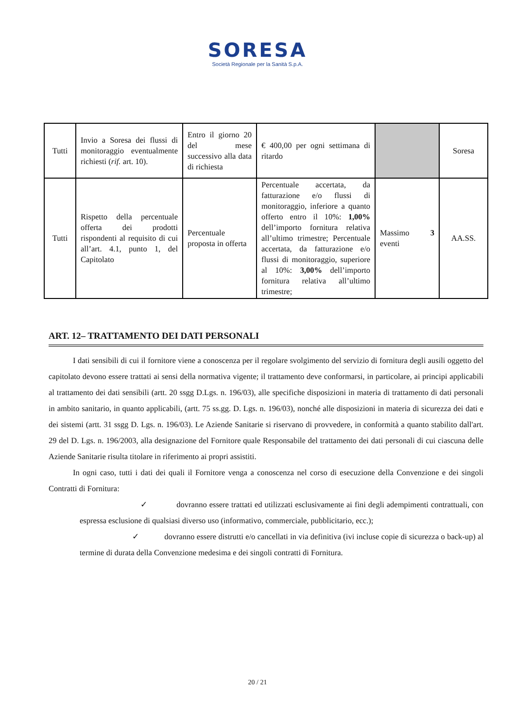SORESA
Società Regionale per la Sanità S.p.A.
| Tutti | Invio a Soresa dei flussi di monitoraggio eventualmente richiesti ( rif. art. 10). | Entro il giorno 20 del mese successivo alla data di richiesta | € 400,00 per ogni settimana di ritardo | | Soresa |
| Tutti | Rispetto della percentuale offerta dei prodotti rispondenti al requisito di cui all’art. 4.1, punto 1, del Capitolato | Percentuale proposta in offerta | Percentuale accertata, da fatturazione e/o flussi di monitoraggio, inferiore a quanto offerto entro il 10%: 1,00% dell’importo fornitura relativa all’ultimo trimestre; Percentuale accertata, da fatturazione e/o flussi di monitoraggio, superiore al 10%: 3,00% dell’importo fornitura relativa all’ultimo trimestre; | Massimo 3 eventi | AA.SS. |
ART. 12– TRATTAMENTO DEI DATI PERSONALI
I dati sensibili di cui il fornitore viene a conoscenza per il regolare svolgimento del servizio di fornitura degli ausili oggetto del capitolato devono essere trattati ai sensi della normativa vigente; il trattamento deve conformarsi, in particolare, ai principi applicabili al trattamento dei dati sensibili (artt. 20 ssgg D.Lgs. n. 196/03), alle specifiche disposizioni in materia di trattamento di dati personali in ambito sanitario, in quanto applicabili, (artt. 75 ss.gg. D. Lgs. n. 196/03), nonché alle disposizioni in materia di sicurezza dei dati e dei sistemi (artt. 31 ssgg D. Lgs. n. 196/03). Le Aziende Sanitarie si riservano di provvedere, in conformità a quanto stabilito dall'art. 29 del D. Lgs. n. 196/2003, alla designazione del Fornitore quale Responsabile del trattamento dei dati personali di cui ciascuna delle Aziende Sanitarie risulta titolare in riferimento ai propri assistiti.
In ogni caso, tutti i dati dei quali il Fornitore venga a conoscenza nel corso di esecuzione della Convenzione e dei singoli Contratti di Fornitura:
✓ dovranno essere trattati ed utilizzati esclusivamente ai fini degli adempimenti contrattuali, con espressa esclusione di qualsiasi diverso uso (informativo, commerciale, pubblicitario, ecc.);
✓ dovranno essere distrutti e/o cancellati in via definitiva (ivi incluse copie di sicurezza o back-up) al termine di durata della Convenzione medesima e dei singoli contratti di Fornitura.
20 / 21